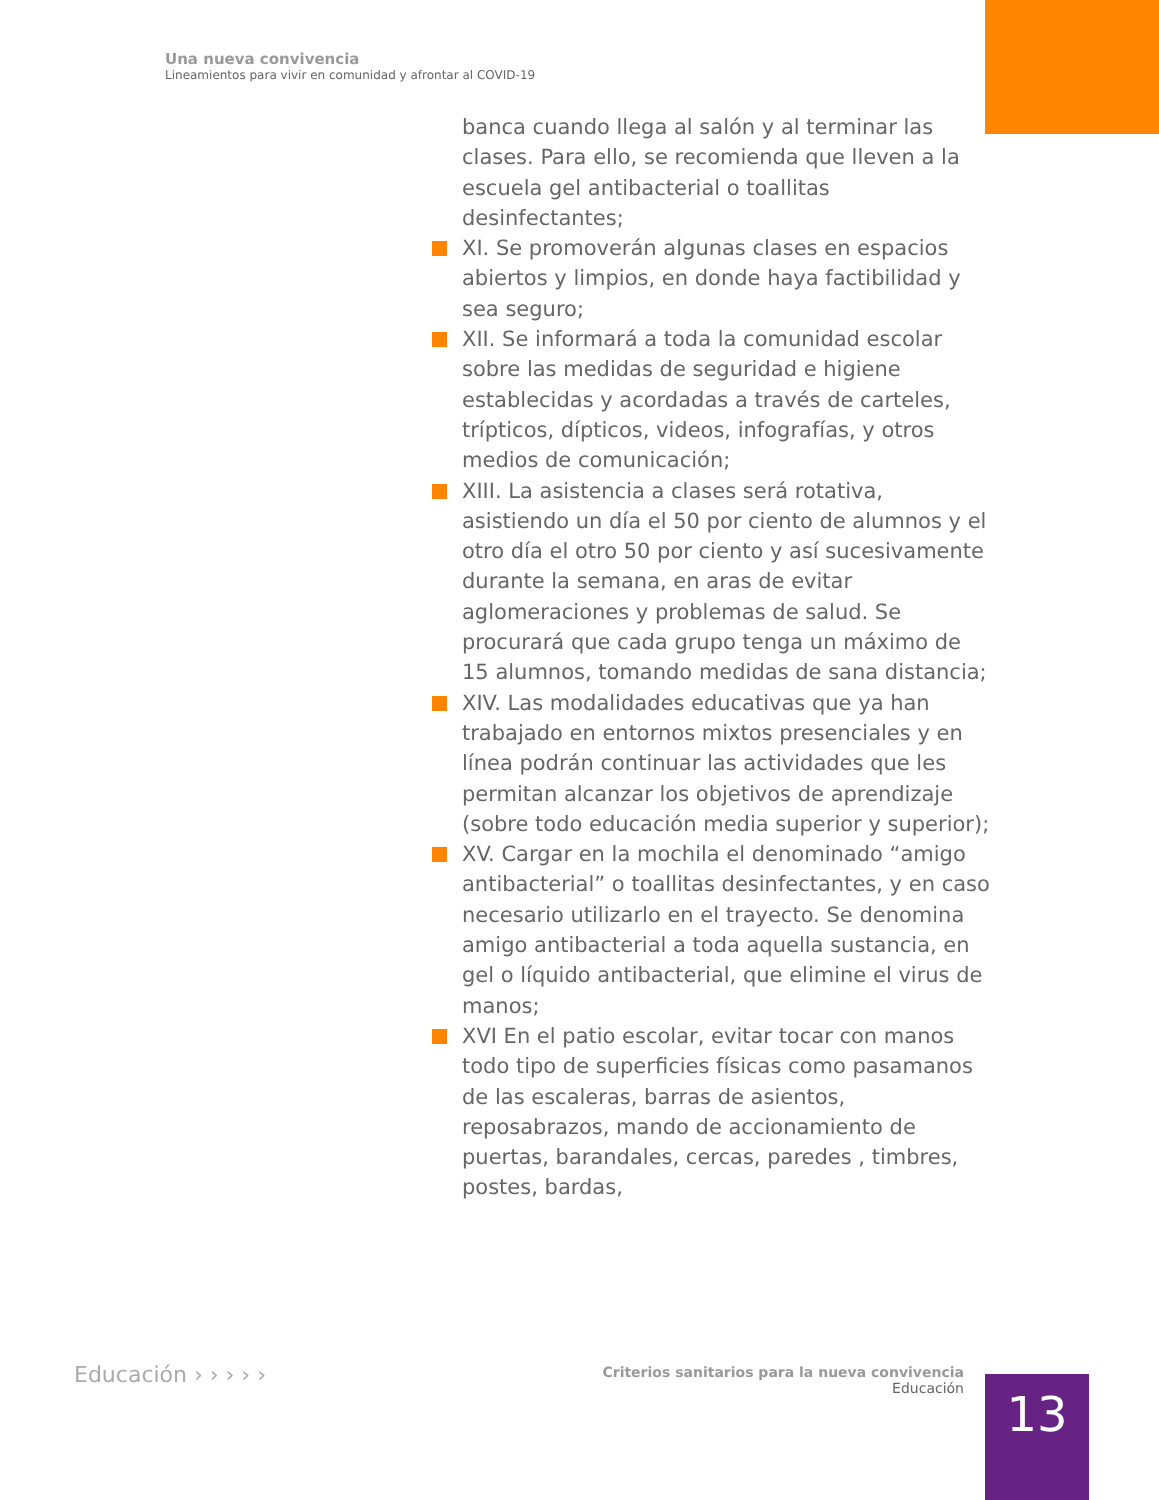Una nueva convivencia
Lineamientos para vivir en comunidad y afrontar al COVID-19
banca cuando llega al salón y al terminar las clases. Para ello, se recomienda que lleven a la escuela gel antibacterial o toallitas desinfectantes;
XI. Se promoverán algunas clases en espacios abiertos y limpios, en donde haya factibilidad y sea seguro;
XII. Se informará a toda la comunidad escolar sobre las medidas de seguridad e higiene establecidas y acordadas a través de carteles, trípticos, dípticos, videos, infografías, y otros medios de comunicación;
XIII. La asistencia a clases será rotativa, asistiendo un día el 50 por ciento de alumnos y el otro día el otro 50 por ciento y así sucesivamente durante la semana, en aras de evitar aglomeraciones y problemas de salud. Se procurará que cada grupo tenga un máximo de 15 alumnos, tomando medidas de sana distancia;
XIV. Las modalidades educativas que ya han trabajado en entornos mixtos presenciales y en línea podrán continuar las actividades que les permitan alcanzar los objetivos de aprendizaje (sobre todo educación media superior y superior);
XV. Cargar en la mochila el denominado “amigo antibacterial” o toallitas desinfectantes, y en caso necesario utilizarlo en el trayecto. Se denomina amigo antibacterial a toda aquella sustancia, en gel o líquido antibacterial, que elimine el virus de manos;
XVI En el patio escolar, evitar tocar con manos todo tipo de superficies físicas como pasamanos de las escaleras, barras de asientos, reposabrazos, mando de accionamiento de puertas, barandales, cercas, paredes , timbres, postes, bardas,
Educación › › › › ›
Criterios sanitarios para la nueva convivencia
Educación
13